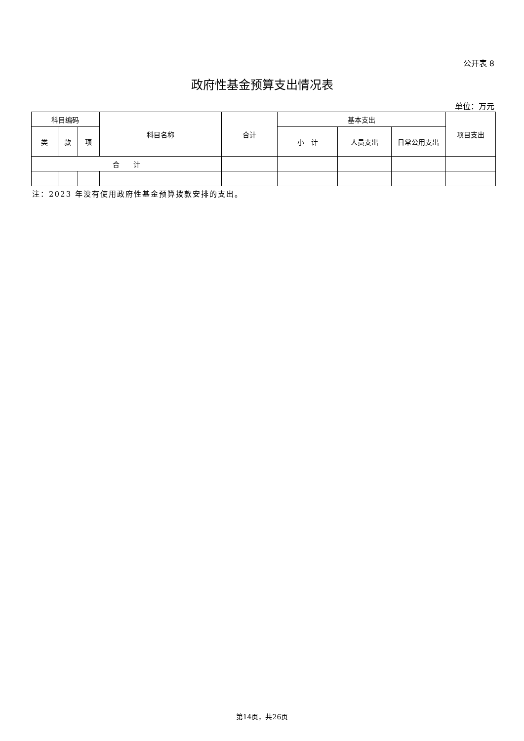公开表 8
政府性基金预算支出情况表
单位：万元
| 科目编码 | | | 科目名称 | 合计 | 基本支出 | | | 项目支出 |
| --- | --- | --- | --- | --- | --- | --- | --- | --- |
| 类 | 款 | 项 | | | 小 计 | 人员支出 | 日常公用支出 | |
| 合 计 | | | | | | | | |
注：2023 年没有使用政府性基金预算拨款安排的支出。
第14页，共26页